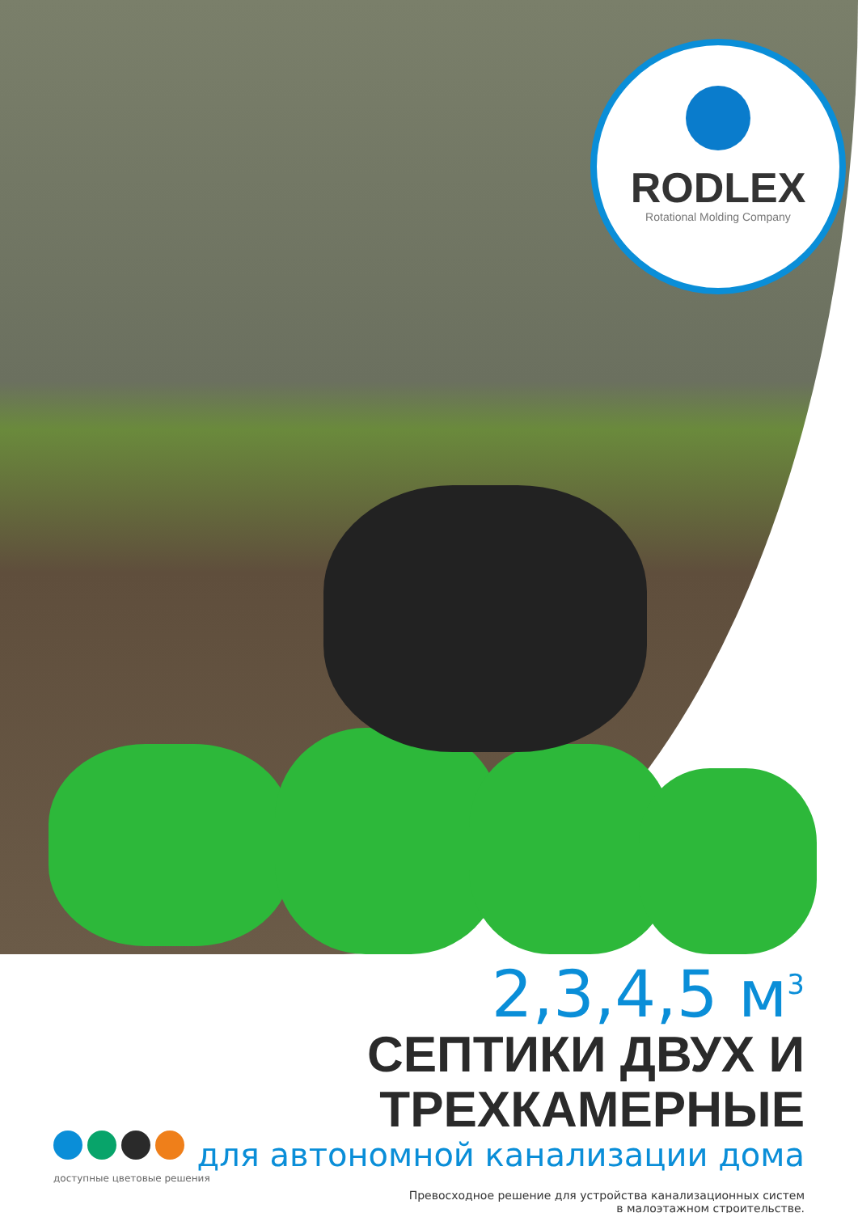RODLEX
Rotational Molding Company
2,3,4,5 м<sup>3</sup>
СЕПТИКИ ДВУХ И ТРЕХКАМЕРНЫЕ
для автономной канализации дома
Превосходное решение для устройства канализационных систем
в малоэтажном строительстве.
доступные цветовые решения